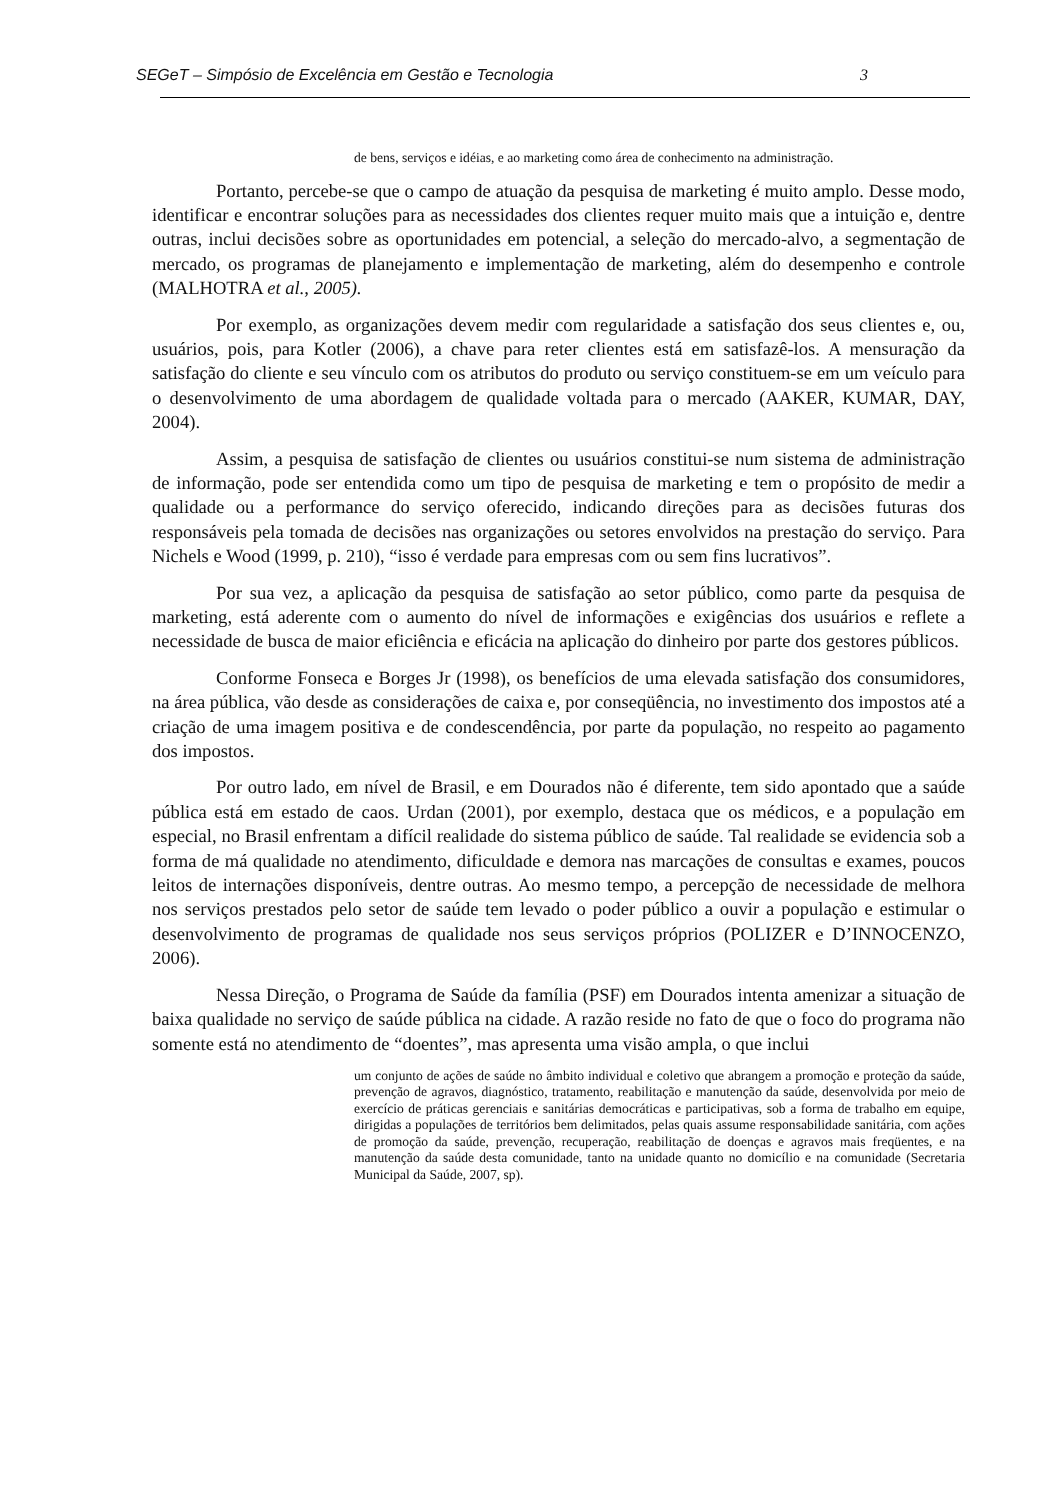SEGeT – Simpósio de Excelência em Gestão e Tecnologia 3
de bens, serviços e idéias, e ao marketing como área de conhecimento na administração.
Portanto, percebe-se que o campo de atuação da pesquisa de marketing é muito amplo. Desse modo, identificar e encontrar soluções para as necessidades dos clientes requer muito mais que a intuição e, dentre outras, inclui decisões sobre as oportunidades em potencial, a seleção do mercado-alvo, a segmentação de mercado, os programas de planejamento e implementação de marketing, além do desempenho e controle (MALHOTRA et al., 2005).
Por exemplo, as organizações devem medir com regularidade a satisfação dos seus clientes e, ou, usuários, pois, para Kotler (2006), a chave para reter clientes está em satisfazê-los. A mensuração da satisfação do cliente e seu vínculo com os atributos do produto ou serviço constituem-se em um veículo para o desenvolvimento de uma abordagem de qualidade voltada para o mercado (AAKER, KUMAR, DAY, 2004).
Assim, a pesquisa de satisfação de clientes ou usuários constitui-se num sistema de administração de informação, pode ser entendida como um tipo de pesquisa de marketing e tem o propósito de medir a qualidade ou a performance do serviço oferecido, indicando direções para as decisões futuras dos responsáveis pela tomada de decisões nas organizações ou setores envolvidos na prestação do serviço. Para Nichels e Wood (1999, p. 210), “isso é verdade para empresas com ou sem fins lucrativos”.
Por sua vez, a aplicação da pesquisa de satisfação ao setor público, como parte da pesquisa de marketing, está aderente com o aumento do nível de informações e exigências dos usuários e reflete a necessidade de busca de maior eficiência e eficácia na aplicação do dinheiro por parte dos gestores públicos.
Conforme Fonseca e Borges Jr (1998), os benefícios de uma elevada satisfação dos consumidores, na área pública, vão desde as considerações de caixa e, por conseqüência, no investimento dos impostos até a criação de uma imagem positiva e de condescendência, por parte da população, no respeito ao pagamento dos impostos.
Por outro lado, em nível de Brasil, e em Dourados não é diferente, tem sido apontado que a saúde pública está em estado de caos. Urdan (2001), por exemplo, destaca que os médicos, e a população em especial, no Brasil enfrentam a difícil realidade do sistema público de saúde. Tal realidade se evidencia sob a forma de má qualidade no atendimento, dificuldade e demora nas marcações de consultas e exames, poucos leitos de internações disponíveis, dentre outras. Ao mesmo tempo, a percepção de necessidade de melhora nos serviços prestados pelo setor de saúde tem levado o poder público a ouvir a população e estimular o desenvolvimento de programas de qualidade nos seus serviços próprios (POLIZER e D’INNOCENZO, 2006).
Nessa Direção, o Programa de Saúde da família (PSF) em Dourados intenta amenizar a situação de baixa qualidade no serviço de saúde pública na cidade. A razão reside no fato de que o foco do programa não somente está no atendimento de “doentes”, mas apresenta uma visão ampla, o que inclui
um conjunto de ações de saúde no âmbito individual e coletivo que abrangem a promoção e proteção da saúde, prevenção de agravos, diagnóstico, tratamento, reabilitação e manutenção da saúde, desenvolvida por meio de exercício de práticas gerenciais e sanitárias democráticas e participativas, sob a forma de trabalho em equipe, dirigidas a populações de territórios bem delimitados, pelas quais assume responsabilidade sanitária, com ações de promoção da saúde, prevenção, recuperação, reabilitação de doenças e agravos mais freqüentes, e na manutenção da saúde desta comunidade, tanto na unidade quanto no domicílio e na comunidade (Secretaria Municipal da Saúde, 2007, sp).